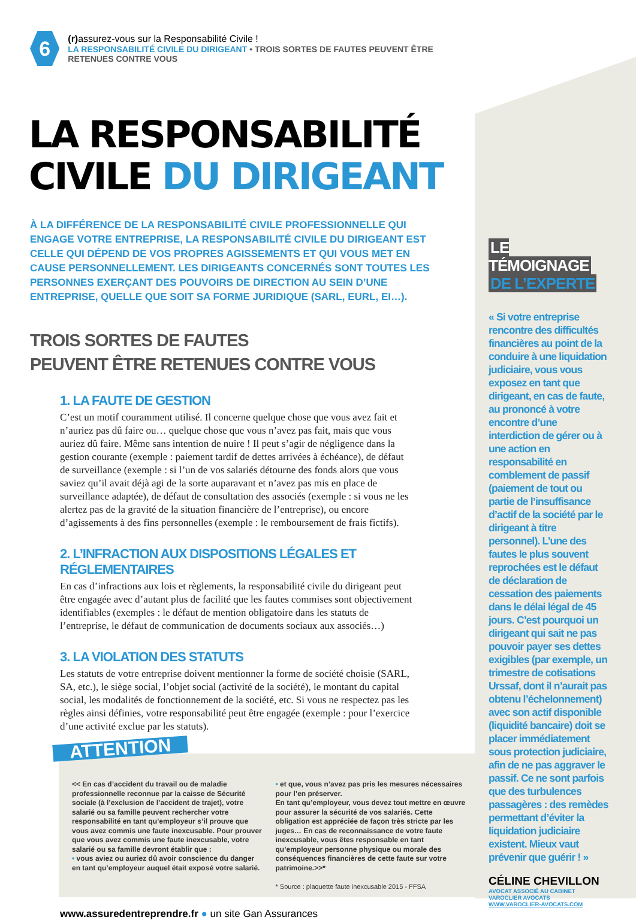6
(r) assurez-vous sur la Responsabilité Civile !
LA RESPONSABILITÉ CIVILE DU DIRIGEANT • TROIS SORTES DE FAUTES PEUVENT ÊTRE RETENUES CONTRE VOUS
LA RESPONSABILITÉ
CIVILE DU DIRIGEANT
À LA DIFFÉRENCE DE LA RESPONSABILITÉ CIVILE PROFESSIONNELLE QUI ENGAGE VOTRE ENTREPRISE, LA RESPONSABILITÉ CIVILE DU DIRIGEANT EST CELLE QUI DÉPEND DE VOS PROPRES AGISSEMENTS ET QUI VOUS MET EN CAUSE PERSONNELLEMENT. LES DIRIGEANTS CONCERNÉS SONT TOUTES LES PERSONNES EXERÇANT DES POUVOIRS DE DIRECTION AU SEIN D’UNE ENTREPRISE, QUELLE QUE SOIT SA FORME JURIDIQUE (SARL, EURL, EI…).
TROIS SORTES DE FAUTES
PEUVENT ÊTRE RETENUES CONTRE VOUS
1. LA FAUTE DE GESTION
C’est un motif couramment utilisé. Il concerne quelque chose que vous avez fait et n’auriez pas dû faire ou… quelque chose que vous n’avez pas fait, mais que vous auriez dû faire. Même sans intention de nuire ! Il peut s’agir de négligence dans la gestion courante (exemple : paiement tardif de dettes arrivées à échéance), de défaut de surveillance (exemple : si l’un de vos salariés détourne des fonds alors que vous saviez qu’il avait déjà agi de la sorte auparavant et n’avez pas mis en place de surveillance adaptée), de défaut de consultation des associés (exemple : si vous ne les alertez pas de la gravité de la situation financière de l’entreprise), ou encore d’agissements à des fins personnelles (exemple : le remboursement de frais fictifs).
2. L’INFRACTION AUX DISPOSITIONS LÉGALES ET RÉGLEMENTAIRES
En cas d’infractions aux lois et règlements, la responsabilité civile du dirigeant peut être engagée avec d’autant plus de facilité que les fautes commises sont objectivement identifiables (exemples : le défaut de mention obligatoire dans les statuts de l’entreprise, le défaut de communication de documents sociaux aux associés…)
3. LA VIOLATION DES STATUTS
Les statuts de votre entreprise doivent mentionner la forme de société choisie (SARL, SA, etc.), le siège social, l’objet social (activité de la société), le montant du capital social, les modalités de fonctionnement de la société, etc. Si vous ne respectez pas les règles ainsi définies, votre responsabilité peut être engagée (exemple : pour l’exercice d’une activité exclue par les statuts).
ATTENTION
<< En cas d’accident du travail ou de maladie professionnelle reconnue par la caisse de Sécurité sociale (à l’exclusion de l’accident de trajet), votre salarié ou sa famille peuvent rechercher votre responsabilité en tant qu’employeur s’il prouve que vous avez commis une faute inexcusable. Pour prouver que vous avez commis une faute inexcusable, votre salarié ou sa famille devront établir que :
• vous aviez ou auriez dû avoir conscience du danger en tant qu’employeur auquel était exposé votre salarié.
• et que, vous n’avez pas pris les mesures nécessaires pour l’en préserver.
En tant qu’employeur, vous devez tout mettre en œuvre pour assurer la sécurité de vos salariés. Cette obligation est appréciée de façon très stricte par les juges… En cas de reconnaissance de votre faute inexcusable, vous êtes responsable en tant qu’employeur personne physique ou morale des conséquences financières de cette faute sur votre patrimoine.>>*
* Source : plaquette faute inexcusable 2015 - FFSA
www.assuredentreprendre.fr ● un site Gan Assurances
LE TÉMOIGNAGE
DE L’EXPERTE
« Si votre entreprise rencontre des difficultés financières au point de la conduire à une liquidation judiciaire, vous vous exposez en tant que dirigeant, en cas de faute, au prononcé à votre encontre d’une interdiction de gérer ou à une action en responsabilité en comblement de passif (paiement de tout ou partie de l’insuffisance d’actif de la société par le dirigeant à titre personnel). L’une des fautes le plus souvent reprochées est le défaut de déclaration de cessation des paiements dans le délai légal de 45 jours. C’est pourquoi un dirigeant qui sait ne pas pouvoir payer ses dettes exigibles (par exemple, un trimestre de cotisations Urssaf, dont il n’aurait pas obtenu l’échelonnement) avec son actif disponible (liquidité bancaire) doit se placer immédiatement sous protection judiciaire, afin de ne pas aggraver le passif. Ce ne sont parfois que des turbulences passagères : des remèdes permettant d’éviter la liquidation judiciaire existent. Mieux vaut prévenir que guérir ! »
CÉLINE CHEVILLON
AVOCAT ASSOCIÉ AU CABINET VAROCLIER AVOCATS
WWW.VAROCLIER-AVOCATS.COM